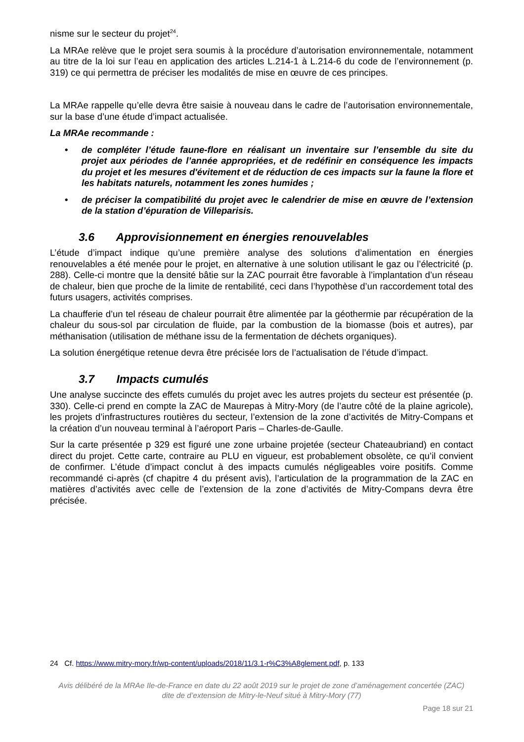nisme sur le secteur du projet<sup>24</sup>.
La MRAe relève que le projet sera soumis à la procédure d’autorisation environnementale, notamment au titre de la loi sur l’eau en application des articles L.214-1 à L.214-6 du code de l’environnement (p. 319) ce qui permettra de préciser les modalités de mise en œuvre de ces principes.
La MRAe rappelle qu’elle devra être saisie à nouveau dans le cadre de l’autorisation environnementale, sur la base d’une étude d’impact actualisée.
La MRAe recommande :
• de compléter l’étude faune-flore en réalisant un inventaire sur l’ensemble du site du projet aux périodes de l’année appropriées, et de redéfinir en conséquence les impacts du projet et les mesures d'évitement et de réduction de ces impacts sur la faune la flore et les habitats naturels, notamment les zones humides ;
• de préciser la compatibilité du projet avec le calendrier de mise en œuvre de l’extension de la station d’épuration de Villeparisis.
3.6 Approvisionnement en énergies renouvelables
L’étude d’impact indique qu’une première analyse des solutions d’alimentation en énergies renouvelables a été menée pour le projet, en alternative à une solution utilisant le gaz ou l’électricité (p. 288). Celle-ci montre que la densité bâtie sur la ZAC pourrait être favorable à l’implantation d’un réseau de chaleur, bien que proche de la limite de rentabilité, ceci dans l’hypothèse d’un raccordement total des futurs usagers, activités comprises.
La chaufferie d’un tel réseau de chaleur pourrait être alimentée par la géothermie par récupération de la chaleur du sous-sol par circulation de fluide, par la combustion de la biomasse (bois et autres), par méthanisation (utilisation de méthane issu de la fermentation de déchets organiques).
La solution énergétique retenue devra être précisée lors de l’actualisation de l’étude d’impact.
3.7 Impacts cumulés
Une analyse succincte des effets cumulés du projet avec les autres projets du secteur est présentée (p. 330). Celle-ci prend en compte la ZAC de Maurepas à Mitry-Mory (de l’autre côté de la plaine agricole), les projets d’infrastructures routières du secteur, l’extension de la zone d’activités de Mitry-Compans et la création d’un nouveau terminal à l’aéroport Paris – Charles-de-Gaulle.
Sur la carte présentée p 329 est figuré une zone urbaine projetée (secteur Chateaubriand) en contact direct du projet. Cette carte, contraire au PLU en vigueur, est probablement obsolète, ce qu’il convient de confirmer. L’étude d’impact conclut à des impacts cumulés négligeables voire positifs. Comme recommandé ci-après (cf chapitre 4 du présent avis), l’articulation de la programmation de la ZAC en matières d’activités avec celle de l’extension de la zone d’activités de Mitry-Compans devra être précisée.
24 Cf. https://www.mitry-mory.fr/wp-content/uploads/2018/11/3.1-r%C3%A8glement.pdf, p. 133
Avis délibéré de la MRAe Ile-de-France en date du 22 août 2019 sur le projet de zone d’aménagement concertée (ZAC)
dite de d’extension de Mitry-le-Neuf situé à Mitry-Mory (77)
Page 18 sur 21